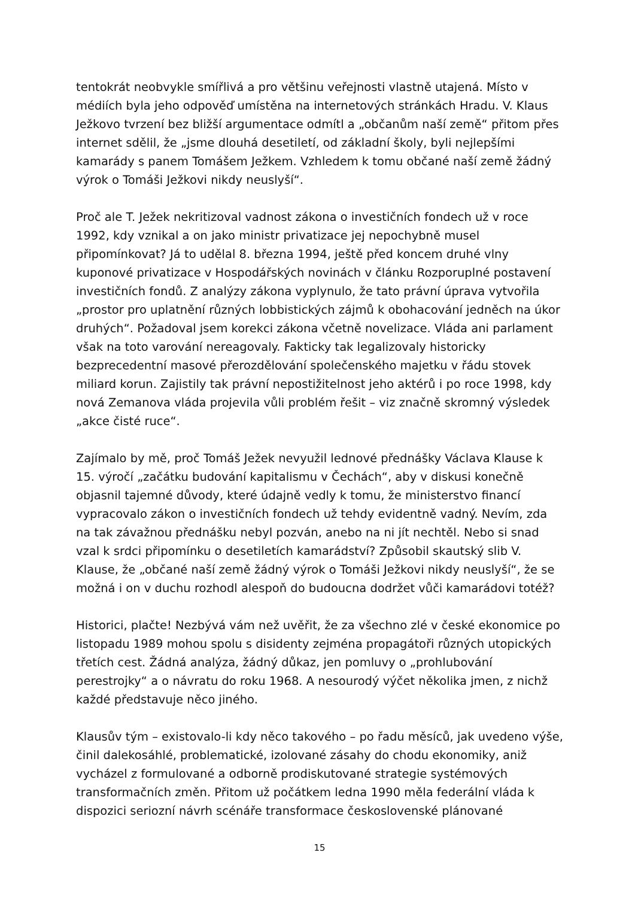tentokrát neobvykle smířlivá a pro většinu veřejnosti vlastně utajená. Místo v médiích byla jeho odpověď umístěna na internetových stránkách Hradu. V. Klaus Ježkovo tvrzení bez bližší argumentace odmítl a „občanům naší země“ přitom přes internet sdělil, že „jsme dlouhá desetiletí, od základní školy, byli nejlepšími kamarády s panem Tomášem Ježkem. Vzhledem k tomu občané naší země žádný výrok o Tomáši Ježkovi nikdy neuslyší“.
Proč ale T. Ježek nekritizoval vadnost zákona o investičních fondech už v roce 1992, kdy vznikal a on jako ministr privatizace jej nepochybně musel připomínkovat? Já to udělal 8. března 1994, ještě před koncem druhé vlny kuponové privatizace v Hospodářských novinách v článku Rozporuplné postavení investičních fondů. Z analýzy zákona vyplynulo, že tato právní úprava vytvořila „prostor pro uplatnění různých lobbistických zájmů k obohacování jedněch na úkor druhých“. Požadoval jsem korekci zákona včetně novelizace. Vláda ani parlament však na toto varování nereagovaly. Fakticky tak legalizovaly historicky bezprecedentní masové přerozdělování společenského majetku v řádu stovek miliard korun. Zajistily tak právní nepostižitelnost jeho aktérů i po roce 1998, kdy nová Zemanova vláda projevila vůli problém řešit – viz značně skromný výsledek „akce čisté ruce“.
Zajímalo by mě, proč Tomáš Ježek nevyužil lednové přednášky Václava Klause k 15. výročí „začátku budování kapitalismu v Čechách“, aby v diskusi konečně objasnil tajemné důvody, které údajně vedly k tomu, že ministerstvo financí vypracovalo zákon o investičních fondech už tehdy evidentně vadný. Nevím, zda na tak závažnou přednášku nebyl pozván, anebo na ni jít nechtěl. Nebo si snad vzal k srdci připomínku o desetiletích kamarádství? Způsobil skautský slib V. Klause, že „občané naší země žádný výrok o Tomáši Ježkovi nikdy neuslyší“, že se možná i on v duchu rozhodl alespoň do budoucna dodržet vůči kamarádovi totéž?
Historici, plačte! Nezbývá vám než uvěřit, že za všechno zlé v české ekonomice po listopadu 1989 mohou spolu s disidenty zejména propagátoři různých utopických třetích cest. Žádná analýza, žádný důkaz, jen pomluvy o „prohlubování perestrojky“ a o návratu do roku 1968. A nesourodý výčet několika jmen, z nichž každé představuje něco jiného.
Klausův tým – existovalo-li kdy něco takového – po řadu měsíců, jak uvedeno výše, činil dalekosáhlé, problematické, izolované zásahy do chodu ekonomiky, aniž vycházel z formulované a odborně prodiskutované strategie systémových transformačních změn. Přitom už počátkem ledna 1990 měla federální vláda k dispozici seriozní návrh scénáře transformace československé plánované
15